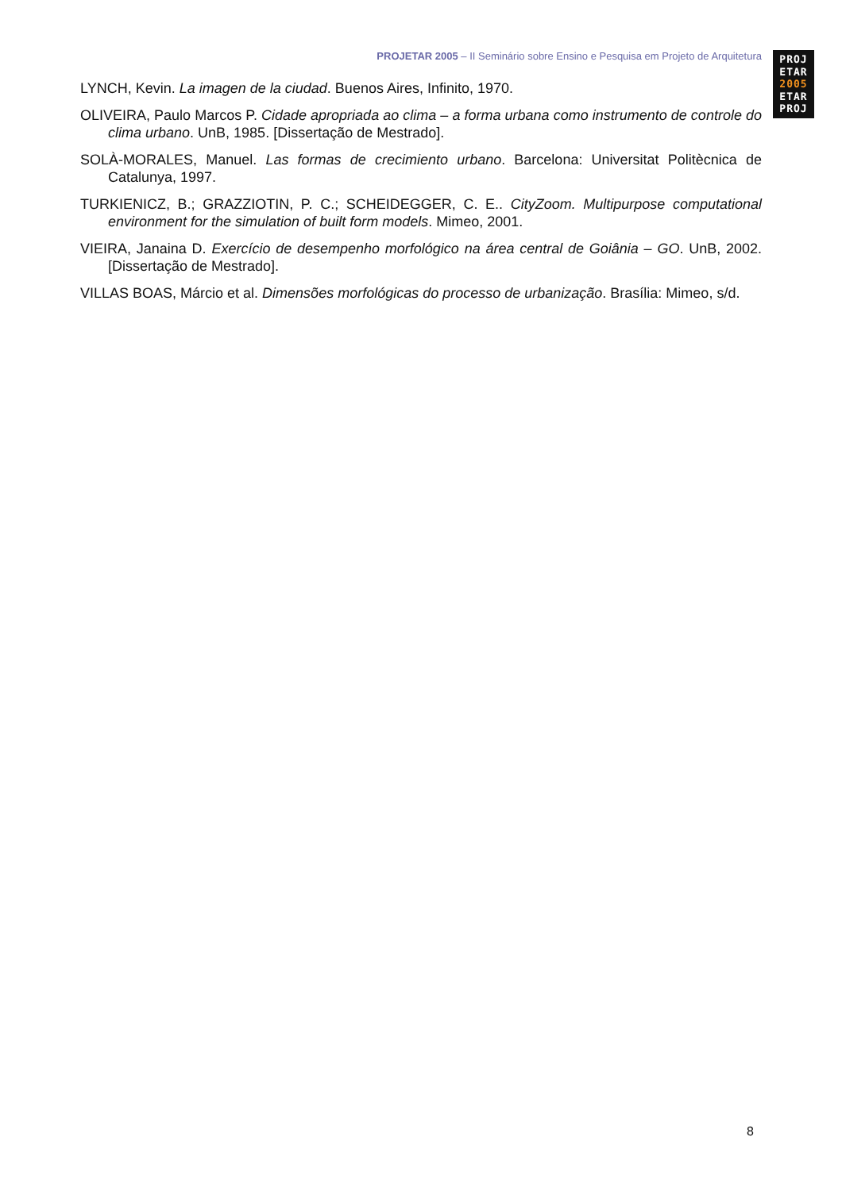PROJETAR 2005 – II Seminário sobre Ensino e Pesquisa em Projeto de Arquitetura
PROJ
ETAR
2005
ETAR
PROJ
LYNCH, Kevin. La imagen de la ciudad. Buenos Aires, Infinito, 1970.
OLIVEIRA, Paulo Marcos P. Cidade apropriada ao clima – a forma urbana como instrumento de controle do clima urbano. UnB, 1985. [Dissertação de Mestrado].
SOLÀ-MORALES, Manuel. Las formas de crecimiento urbano. Barcelona: Universitat Politècnica de Catalunya, 1997.
TURKIENICZ, B.; GRAZZIOTIN, P. C.; SCHEIDEGGER, C. E.. CityZoom. Multipurpose computational environment for the simulation of built form models. Mimeo, 2001.
VIEIRA, Janaina D. Exercício de desempenho morfológico na área central de Goiânia – GO. UnB, 2002. [Dissertação de Mestrado].
VILLAS BOAS, Márcio et al. Dimensões morfológicas do processo de urbanização. Brasília: Mimeo, s/d.
8